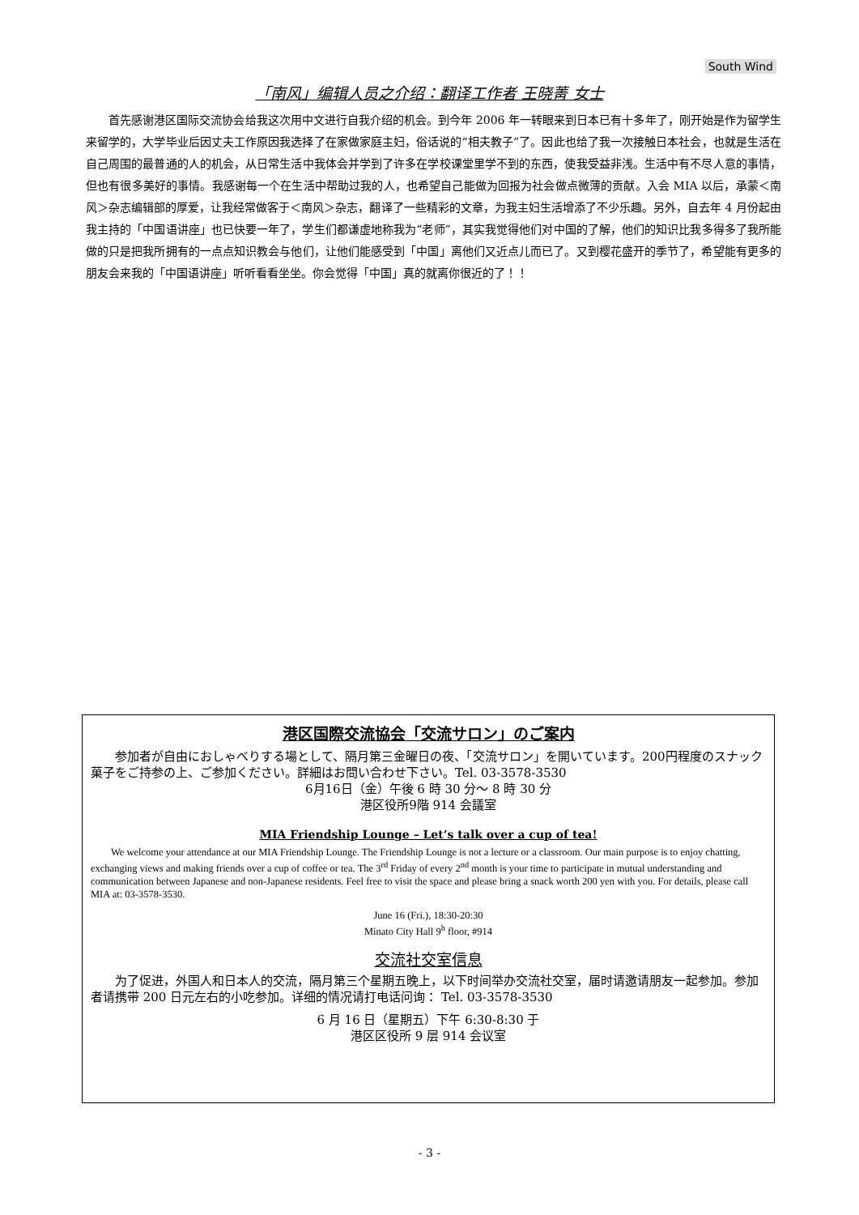South Wind
「南风」编辑人员之介绍：翻译工作者 王晓菁 女士
首先感谢港区国际交流协会给我这次用中文进行自我介绍的机会。到今年 2006 年一转眼来到日本已有十多年了，刚开始是作为留学生来留学的，大学毕业后因丈夫工作原因我选择了在家做家庭主妇，俗话说的“相夫教子”了。因此也给了我一次接触日本社会，也就是生活在自己周围的最普通的人的机会，从日常生活中我体会并学到了许多在学校课堂里学不到的东西，使我受益非浅。生活中有不尽人意的事情，但也有很多美好的事情。我感谢每一个在生活中帮助过我的人，也希望自己能做为回报为社会做点微薄的贡献。入会 MIA 以后，承蒙＜南风＞杂志编辑部的厚爱，让我经常做客于＜南风＞杂志，翻译了一些精彩的文章，为我主妇生活增添了不少乐趣。另外，自去年 4 月份起由我主持的「中国语讲座」也已快要一年了，学生们都谦虚地称我为“老师”，其实我觉得他们对中国的了解，他们的知识比我多得多了我所能做的只是把我所拥有的一点点知识教会与他们，让他们能感受到「中国」离他们又近点儿而已了。又到樱花盛开的季节了，希望能有更多的朋友会来我的「中国语讲座」听听看看坐坐。你会觉得「中国」真的就离你很近的了！！
港区国際交流協会「交流サロン」のご案内
参加者が自由におしゃべりする場として、隔月第三金曜日の夜、「交流サロン」を開いています。200円程度のスナック菓子をご持参の上、ご参加ください。詳細はお問い合わせ下さい。Tel. 03-3578-3530
6月16日（金）午後 6 時 30 分～ 8 時 30 分
港区役所9階 914 会議室
MIA Friendship Lounge – Let’s talk over a cup of tea!
We welcome your attendance at our MIA Friendship Lounge. The Friendship Lounge is not a lecture or a classroom. Our main purpose is to enjoy chatting, exchanging views and making friends over a cup of coffee or tea. The 3<sup>rd</sup> Friday of every 2<sup>nd</sup> month is your time to participate in mutual understanding and communication between Japanese and non-Japanese residents. Feel free to visit the space and please bring a snack worth 200 yen with you. For details, please call MIA at: 03-3578-3530.
June 16 (Fri.), 18:30-20:30
Minato City Hall 9<sup>h</sup> floor, #914
交流社交室信息
为了促进，外国人和日本人的交流，隔月第三个星期五晚上，以下时间举办交流社交室，届时请邀请朋友一起参加。参加者请携带 200 日元左右的小吃参加。详细的情况请打电话问询： Tel. 03-3578-3530
6 月 16 日（星期五）下午 6:30-8:30 于
港区区役所 9 层 914 会议室
- 3 -